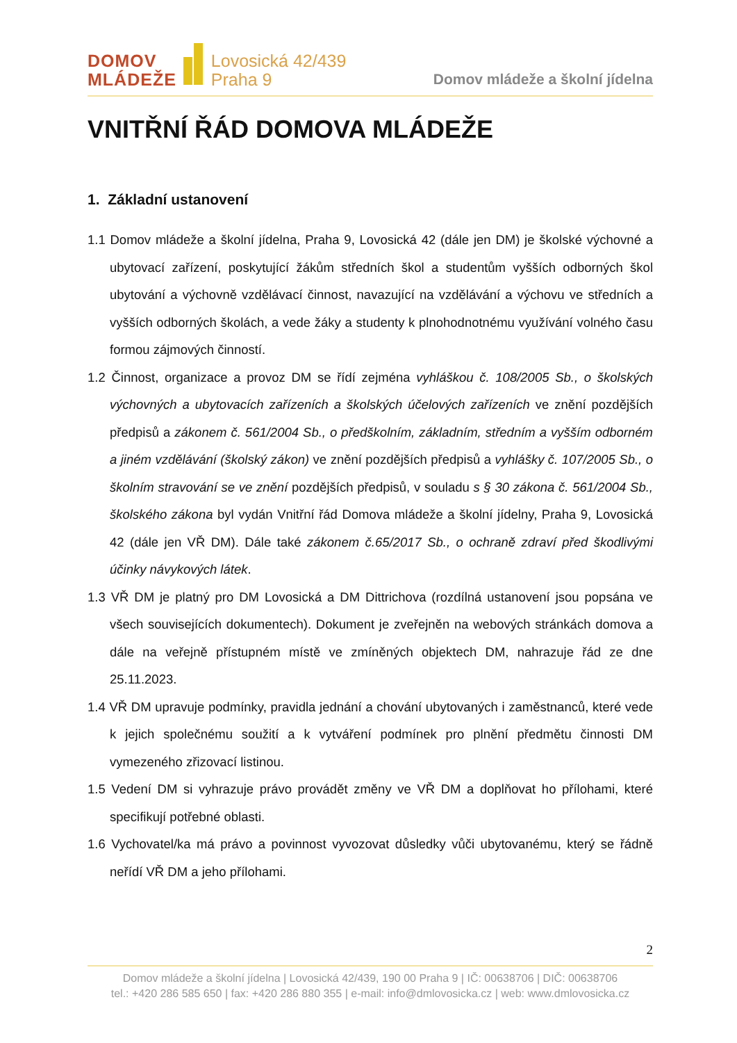DOMOV
MLÁDEŽE
Lovosická 42/439
Praha 9
Domov mládeže a školní jídelna
VNITŘNÍ ŘÁD DOMOVA MLÁDEŽE
1. Základní ustanovení
1.1 Domov mládeže a školní jídelna, Praha 9, Lovosická 42 (dále jen DM) je školské výchovné a ubytovací zařízení, poskytující žákům středních škol a studentům vyšších odborných škol ubytování a výchovně vzdělávací činnost, navazující na vzdělávání a výchovu ve středních a vyšších odborných školách, a vede žáky a studenty k plnohodnotnému využívání volného času formou zájmových činností.
1.2 Činnost, organizace a provoz DM se řídí zejména vyhláškou č. 108/2005 Sb., o školských výchovných a ubytovacích zařízeních a školských účelových zařízeních ve znění pozdějších předpisů a zákonem č. 561/2004 Sb., o předškolním, základním, středním a vyšším odborném a jiném vzdělávání (školský zákon) ve znění pozdějších předpisů a vyhlášky č. 107/2005 Sb., o školním stravování se ve znění pozdějších předpisů, v souladu s § 30 zákona č. 561/2004 Sb., školského zákona byl vydán Vnitřní řád Domova mládeže a školní jídelny, Praha 9, Lovosická 42 (dále jen VŘ DM). Dále také zákonem č.65/2017 Sb., o ochraně zdraví před škodlivými účinky návykových látek.
1.3 VŘ DM je platný pro DM Lovosická a DM Dittrichova (rozdílná ustanovení jsou popsána ve všech souvisejících dokumentech). Dokument je zveřejněn na webových stránkách domova a dále na veřejně přístupném místě ve zmíněných objektech DM, nahrazuje řád ze dne 25.11.2023.
1.4 VŘ DM upravuje podmínky, pravidla jednání a chování ubytovaných i zaměstnanců, které vede k jejich společnému soužití a k vytváření podmínek pro plnění předmětu činnosti DM vymezeného zřizovací listinou.
1.5 Vedení DM si vyhrazuje právo provádět změny ve VŘ DM a doplňovat ho přílohami, které specifikují potřebné oblasti.
1.6 Vychovatel/ka má právo a povinnost vyvozovat důsledky vůči ubytovanému, který se řádně neřídí VŘ DM a jeho přílohami.
2
Domov mládeže a školní jídelna | Lovosická 42/439, 190 00 Praha 9 | IČ: 00638706 | DIČ: 00638706
tel.: +420 286 585 650 | fax: +420 286 880 355 | e-mail: info@dmlovosicka.cz | web: www.dmlovosicka.cz